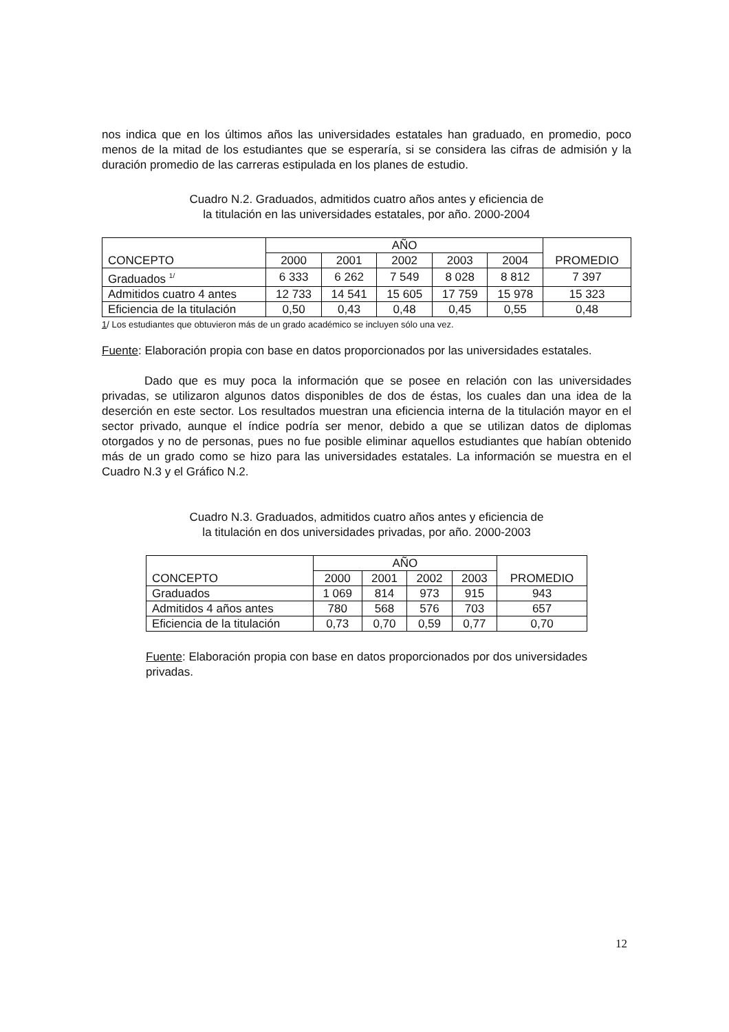nos indica que en los últimos años las universidades estatales han graduado, en promedio, poco menos de la mitad de los estudiantes que se esperaría, si se considera las cifras de admisión y la duración promedio de las carreras estipulada en los planes de estudio.
Cuadro N.2. Graduados, admitidos cuatro años antes y eficiencia de
la titulación en las universidades estatales, por año. 2000-2004
| CONCEPTO | AÑO | | | | | PROMEDIO |
| --- | --- | --- | --- | --- | --- | --- |
| | 2000 | 2001 | 2002 | 2003 | 2004 | |
| Graduados <sup>1/</sup> | 6 333 | 6 262 | 7 549 | 8 028 | 8 812 | 7 397 |
| Admitidos cuatro 4 antes | 12 733 | 14 541 | 15 605 | 17 759 | 15 978 | 15 323 |
| Eficiencia de la titulación | 0,50 | 0,43 | 0,48 | 0,45 | 0,55 | 0,48 |
1/ Los estudiantes que obtuvieron más de un grado académico se incluyen sólo una vez.
Fuente: Elaboración propia con base en datos proporcionados por las universidades estatales.
Dado que es muy poca la información que se posee en relación con las universidades privadas, se utilizaron algunos datos disponibles de dos de éstas, los cuales dan una idea de la deserción en este sector. Los resultados muestran una eficiencia interna de la titulación mayor en el sector privado, aunque el índice podría ser menor, debido a que se utilizan datos de diplomas otorgados y no de personas, pues no fue posible eliminar aquellos estudiantes que habían obtenido más de un grado como se hizo para las universidades estatales. La información se muestra en el Cuadro N.3 y el Gráfico N.2.
Cuadro N.3. Graduados, admitidos cuatro años antes y eficiencia de
la titulación en dos universidades privadas, por año. 2000-2003
| CONCEPTO | AÑO | | | | PROMEDIO |
| --- | --- | --- | --- | --- | --- |
| | 2000 | 2001 | 2002 | 2003 | |
| Graduados | 1 069 | 814 | 973 | 915 | 943 |
| Admitidos 4 años antes | 780 | 568 | 576 | 703 | 657 |
| Eficiencia de la titulación | 0,73 | 0,70 | 0,59 | 0,77 | 0,70 |
Fuente: Elaboración propia con base en datos proporcionados por dos universidades privadas.
12